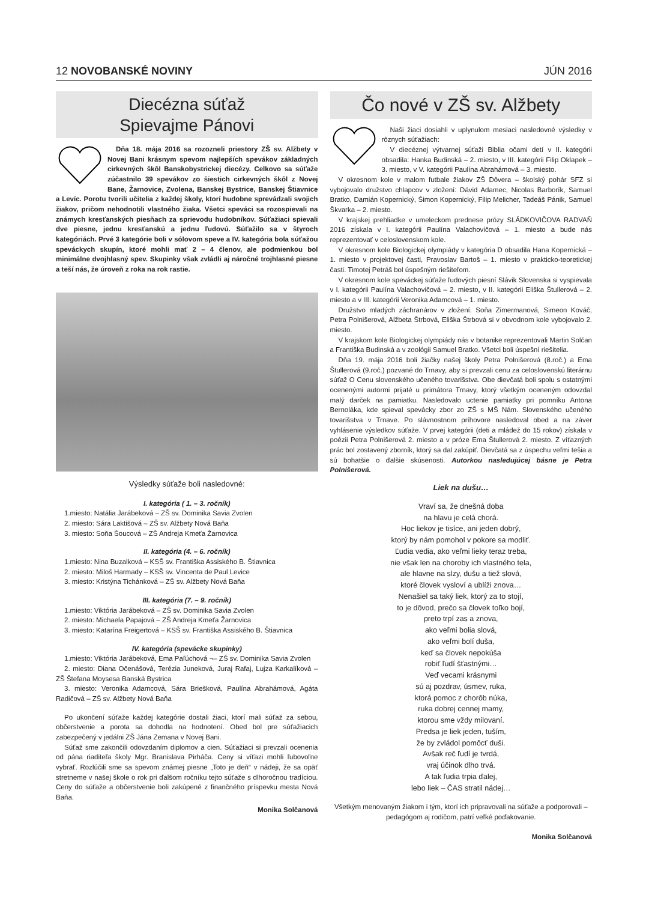12 NOVOBANSKÉ NOVINY JÚN 2016
Diecézna súťaž
Spievajme Pánovi
Dňa 18. mája 2016 sa rozozneli priestory ZŠ sv. Alžbety v Novej Bani krásnym spevom najlepších spevákov základných cirkevných škôl Banskobystrickej diecézy. Celkovo sa súťaže zúčastnilo 39 spevákov zo šiestich cirkevných škôl z Novej Bane, Žarnovice, Zvolena, Banskej Bystrice, Banskej Štiavnice a Levíc. Porotu tvorili učitelia z každej školy, ktorí hudobne sprevádzali svojich žiakov, pričom nehodnotili vlastného žiaka. Všetci speváci sa rozospievali na známych kresťanských piesňach za sprievodu hudobníkov. Súťažiaci spievali dve piesne, jednu kresťanskú a jednu ľudovú. Súťažilo sa v štyroch kategóriách. Prvé 3 kategórie boli v sólovom speve a IV. kategória bola súťažou speváckych skupín, ktoré mohli mať 2 – 4 členov, ale podmienkou bol minimálne dvojhlasný spev. Skupinky však zvládli aj náročné trojhlasné piesne a teší nás, že úroveň z roka na rok rastie.
Výsledky súťaže boli nasledovné:
I. kategória ( 1. – 3. ročník)
1.miesto: Natália Jarábeková – ZŠ sv. Dominika Savia Zvolen
2. miesto: Sára Laktišová – ZŠ sv. Alžbety Nová Baňa
3. miesto: Soňa Šoucová – ZŠ Andreja Kmeťa Žarnovica
II. kategória (4. – 6. ročník)
1.miesto: Nina Buzalková – KSŠ sv. Františka Assiského B. Štiavnica
2. miesto: Miloš Harmady – KSŠ sv. Vincenta de Paul Levice
3. miesto: Kristýna Tichánková – ZŠ sv. Alžbety Nová Baňa
III. kategória (7. – 9. ročník)
1.miesto: Viktória Jarábeková – ZŠ sv. Dominika Savia Zvolen
2. miesto: Michaela Papajová – ZŠ Andreja Kmeťa Žarnovica
3. miesto: Katarína Freigertová – KSŠ sv. Františka Assiského B. Štiavnica
IV. kategória (spevácke skupinky)
1.miesto: Viktória Jarábeková, Ema Paľúchová ¬– ZŠ sv. Dominika Savia Zvolen
2. miesto: Diana Očenášová, Terézia Juneková, Juraj Rafaj, Lujza Karkalíková – ZŠ Štefana Moysesa Banská Bystrica
3. miesto: Veronika Adamcová, Sára Briešková, Paulína Abrahámová, Agáta Radičová – ZŠ sv. Alžbety Nová Baňa
Po ukončení súťaže každej kategórie dostali žiaci, ktorí mali súťaž za sebou, občerstvenie a porota sa dohodla na hodnotení. Obed bol pre súťažiacich zabezpečený v jedálni ZŠ Jána Zemana v Novej Bani.
Súťaž sme zakončili odovzdaním diplomov a cien. Súťažiaci si prevzali ocenenia od pána riaditeľa školy Mgr. Branislava Pirháča. Ceny si víťazi mohli ľubovoľne vybrať. Rozlúčili sme sa spevom známej piesne „Toto je deň“ v nádeji, že sa opäť stretneme v našej škole o rok pri ďalšom ročníku tejto súťaže s dlhoročnou tradíciou. Ceny do súťaže a občerstvenie boli zakúpené z finančného príspevku mesta Nová Baňa.
Monika Solčanová
Čo nové v ZŠ sv. Alžbety
Naši žiaci dosiahli v uplynulom mesiaci nasledovné výsledky v rôznych súťažiach:
V diecéznej výtvarnej súťaži Biblia očami detí v II. kategórii obsadila: Hanka Budinská – 2. miesto, v III. kategórii Filip Oklapek – 3. miesto, v V. kategórii Paulína Abrahámová – 3. miesto.
V okresnom kole v malom futbale žiakov ZŠ Dôvera – školský pohár SFZ si vybojovalo družstvo chlapcov v zložení: Dávid Adamec, Nicolas Barborík, Samuel Bratko, Damián Kopernický, Šimon Kopernický, Filip Melicher, Tadeáš Pánik, Samuel Škvarka – 2. miesto.
V krajskej prehliadke v umeleckom prednese prózy SLÁDKOVIČOVA RADVAŇ 2016 získala v I. kategórii Paulína Valachovičová – 1. miesto a bude nás reprezentovať v celoslovenskom kole.
V okresnom kole Biologickej olympiády v kategória D obsadila Hana Kopernická – 1. miesto v projektovej časti, Pravoslav Bartoš – 1. miesto v prakticko-teoretickej časti. Timotej Petráš bol úspešným riešiteľom.
V okresnom kole speváckej súťaže ľudových piesní Slávik Slovenska si vyspievala v I. kategórii Paulína Valachovičová – 2. miesto, v II. kategórii Eliška Štullerová – 2. miesto a v III. kategórii Veronika Adamcová – 1. miesto.
Družstvo mladých záchranárov v zložení: Soňa Zimermanová, Simeon Kováč, Petra Polnišerová, Alžbeta Štrbová, Eliška Štrbová si v obvodnom kole vybojovalo 2. miesto.
V krajskom kole Biologickej olympiády nás v botanike reprezentovali Martin Solčan a Františka Budinská a v zoológii Samuel Bratko. Všetci boli úspešní riešitelia.
Dňa 19. mája 2016 boli žiačky našej školy Petra Polnišerová (8.roč.) a Ema Štullerová (9.roč.) pozvané do Trnavy, aby si prevzali cenu za celoslovenskú literárnu súťaž O Cenu slovenského učeného tovarišstva. Obe dievčatá boli spolu s ostatnými ocenenými autormi prijaté u primátora Trnavy, ktorý všetkým oceneným odovzdal malý darček na pamiatku. Nasledovalo uctenie pamiatky pri pomníku Antona Bernoláka, kde spieval spevácky zbor zo ZŠ s MŠ Nám. Slovenského učeného tovarišstva v Trnave. Po slávnostnom príhovore nasledoval obed a na záver vyhlásenie výsledkov súťaže. V prvej kategórii (deti a mládež do 15 rokov) získala v poézii Petra Polnišerová 2. miesto a v próze Ema Štullerová 2. miesto. Z víťazných prác bol zostavený zborník, ktorý sa dal zakúpiť. Dievčatá sa z úspechu veľmi tešia a sú bohatšie o ďalšie skúsenosti. Autorkou nasledujúcej básne je Petra Polnišerová.
Liek na dušu…
Vraví sa, že dnešná doba
na hlavu je celá chorá.
Hoc liekov je tisíce, ani jeden dobrý,
ktorý by nám pomohol v pokore sa modliť.
Ľudia vedia, ako veľmi lieky teraz treba,
nie však len na choroby ich vlastného tela,
ale hlavne na slzy, dušu a tiež slová,
ktoré človek vysloví a ublíži znova…
Nenašiel sa taký liek, ktorý za to stojí,
to je dôvod, prečo sa človek toľko bojí,
preto trpí zas a znova,
ako veľmi bolia slová,
ako veľmi bolí duša,
keď sa človek nepokúša
robiť ľudí šťastnými…
Veď vecami krásnymi
sú aj pozdrav, úsmev, ruka,
ktorá pomoc z chorôb núka,
ruka dobrej cennej mamy,
ktorou sme vždy milovaní.
Predsa je liek jeden, tuším,
že by zvládol pomôcť duši.
Avšak reč ľudí je tvrdá,
vraj účinok dlho trvá.
A tak ľudia trpia ďalej,
lebo liek – ČAS stratil nádej…
Všetkým menovaným žiakom i tým, ktorí ich pripravovali na súťaže a podporovali – pedagógom aj rodičom, patrí veľké poďakovanie.
Monika Solčanová